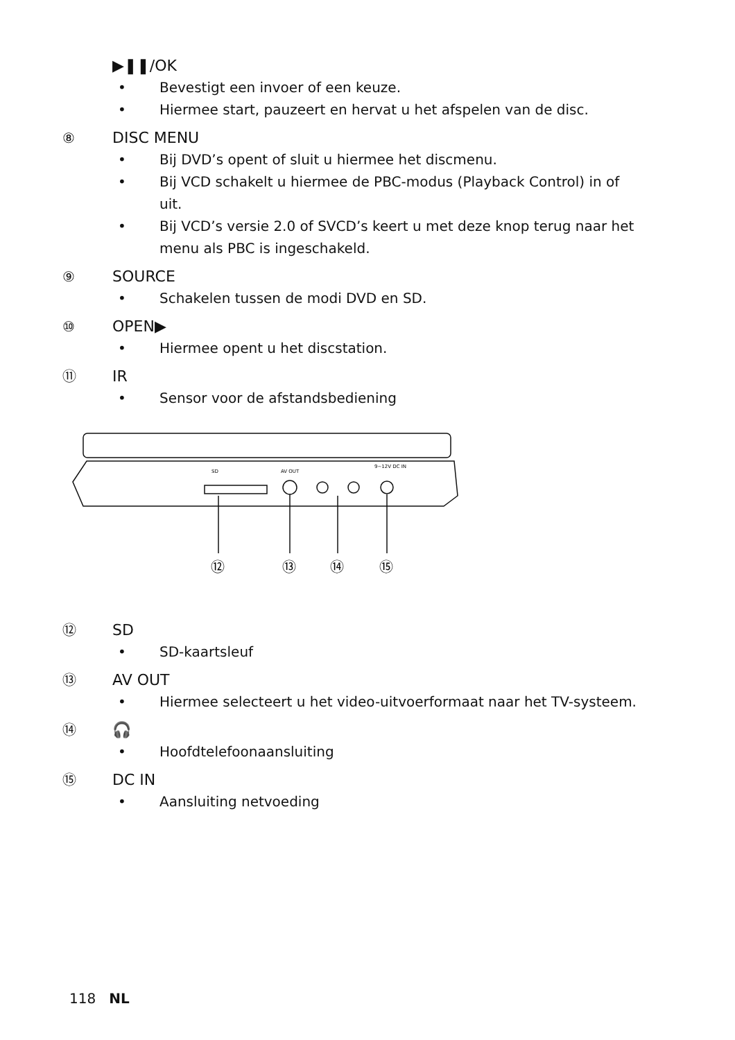▶❚❚/OK
• Bevestigt een invoer of een keuze.
• Hiermee start, pauzeert en hervat u het afspelen van de disc.
⑧ DISC MENU
• Bij DVD’s opent of sluit u hiermee het discmenu.
• Bij VCD schakelt u hiermee de PBC-modus (Playback Control) in of uit.
• Bij VCD’s versie 2.0 of SVCD’s keert u met deze knop terug naar het menu als PBC is ingeschakeld.
⑨ SOURCE
• Schakelen tussen de modi DVD en SD.
⑩ OPEN▶
• Hiermee opent u het discstation.
⑪ IR
• Sensor voor de afstandsbediening
SD
AV OUT
9~12V DC IN
⑫
⑬
⑭
⑮
⑫ SD
• SD-kaartsleuf
⑬ AV OUT
• Hiermee selecteert u het video-uitvoerformaat naar het TV-systeem.
⑭ 🎧
• Hoofdtelefoonaansluiting
⑮ DC IN
• Aansluiting netvoeding
118 NL